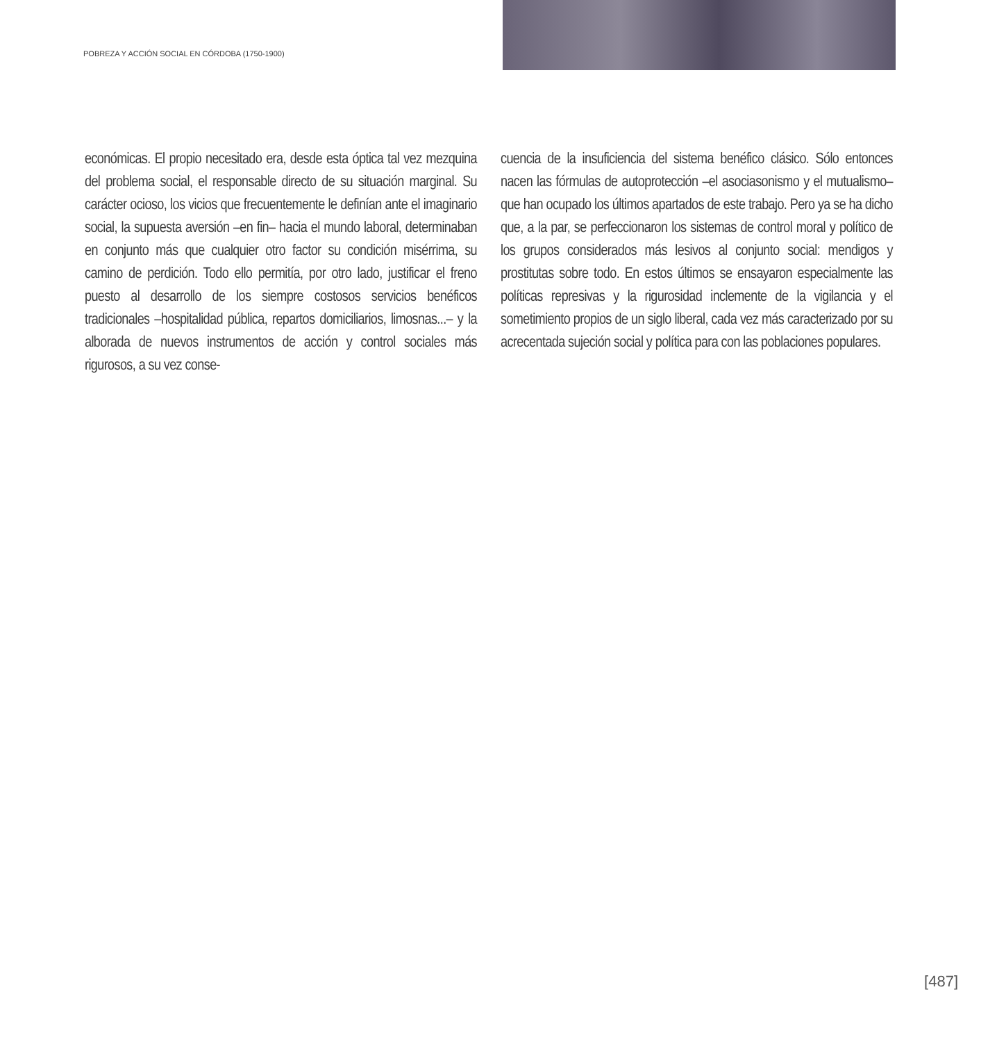POBREZA Y ACCIÓN SOCIAL EN CÓRDOBA (1750-1900)
económicas. El propio necesitado era, desde esta óptica tal vez mezquina del problema social, el responsable directo de su situación marginal. Su carácter ocioso, los vicios que frecuentemente le definían ante el imaginario social, la supuesta aversión –en fin– hacia el mundo laboral, determinaban en conjunto más que cualquier otro factor su condición misérrima, su camino de perdición. Todo ello permitía, por otro lado, justificar el freno puesto al desarrollo de los siempre costosos servicios benéficos tradicionales –hospitalidad pública, repartos domiciliarios, limosnas...– y la alborada de nuevos instrumentos de acción y control sociales más rigurosos, a su vez conse-
cuencia de la insuficiencia del sistema benéfico clásico. Sólo entonces nacen las fórmulas de autoprotección –el asociasonismo y el mutualismo– que han ocupado los últimos apartados de este trabajo. Pero ya se ha dicho que, a la par, se perfeccionaron los sistemas de control moral y político de los grupos considerados más lesivos al conjunto social: mendigos y prostitutas sobre todo. En estos últimos se ensayaron especialmente las políticas represivas y la rigurosidad inclemente de la vigilancia y el sometimiento propios de un siglo liberal, cada vez más caracterizado por su acrecentada sujeción social y política para con las poblaciones populares.
[487]